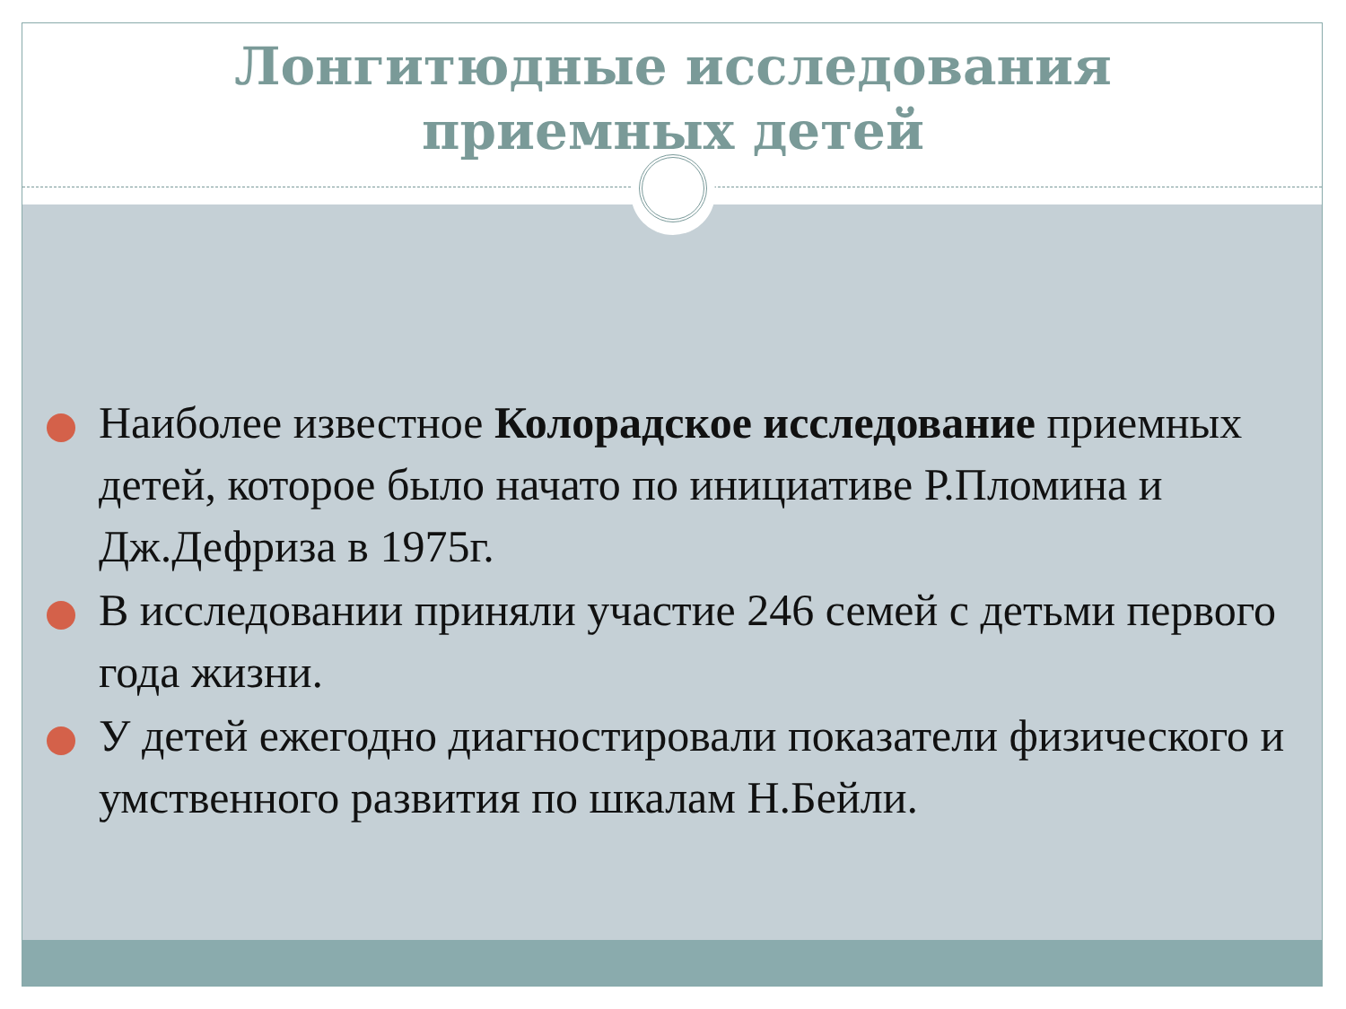Лонгитюдные исследования
приемных детей
Наиболее известное Колорадское исследование приемных детей, которое было начато по инициативе Р.Пломина и Дж.Дефриза в 1975г.
В исследовании приняли участие 246 семей с детьми первого года жизни.
У детей ежегодно диагностировали показатели физического и умственного развития по шкалам Н.Бейли.